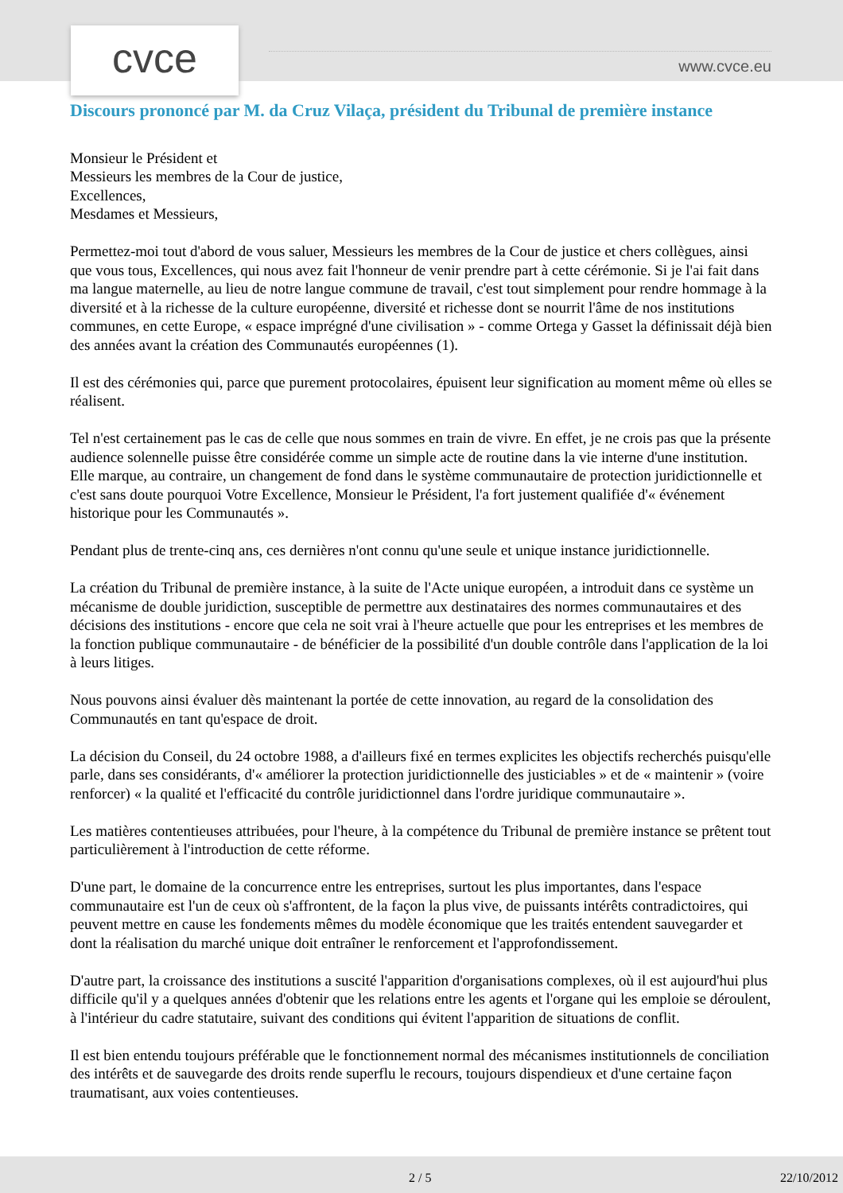cvce www.cvce.eu
Discours prononcé par M. da Cruz Vilaça, président du Tribunal de première instance
Monsieur le Président et
Messieurs les membres de la Cour de justice,
Excellences,
Mesdames et Messieurs,
Permettez-moi tout d'abord de vous saluer, Messieurs les membres de la Cour de justice et chers collègues, ainsi que vous tous, Excellences, qui nous avez fait l'honneur de venir prendre part à cette cérémonie. Si je l'ai fait dans ma langue maternelle, au lieu de notre langue commune de travail, c'est tout simplement pour rendre hommage à la diversité et à la richesse de la culture européenne, diversité et richesse dont se nourrit l'âme de nos institutions communes, en cette Europe, « espace imprégné d'une civilisation » - comme Ortega y Gasset la définissait déjà bien des années avant la création des Communautés européennes (1).
Il est des cérémonies qui, parce que purement protocolaires, épuisent leur signification au moment même où elles se réalisent.
Tel n'est certainement pas le cas de celle que nous sommes en train de vivre. En effet, je ne crois pas que la présente audience solennelle puisse être considérée comme un simple acte de routine dans la vie interne d'une institution. Elle marque, au contraire, un changement de fond dans le système communautaire de protection juridictionnelle et c'est sans doute pourquoi Votre Excellence, Monsieur le Président, l'a fort justement qualifiée d'« événement historique pour les Communautés ».
Pendant plus de trente-cinq ans, ces dernières n'ont connu qu'une seule et unique instance juridictionnelle.
La création du Tribunal de première instance, à la suite de l'Acte unique européen, a introduit dans ce système un mécanisme de double juridiction, susceptible de permettre aux destinataires des normes communautaires et des décisions des institutions - encore que cela ne soit vrai à l'heure actuelle que pour les entreprises et les membres de la fonction publique communautaire - de bénéficier de la possibilité d'un double contrôle dans l'application de la loi à leurs litiges.
Nous pouvons ainsi évaluer dès maintenant la portée de cette innovation, au regard de la consolidation des Communautés en tant qu'espace de droit.
La décision du Conseil, du 24 octobre 1988, a d'ailleurs fixé en termes explicites les objectifs recherchés puisqu'elle parle, dans ses considérants, d'« améliorer la protection juridictionnelle des justiciables » et de « maintenir » (voire renforcer) « la qualité et l'efficacité du contrôle juridictionnel dans l'ordre juridique communautaire ».
Les matières contentieuses attribuées, pour l'heure, à la compétence du Tribunal de première instance se prêtent tout particulièrement à l'introduction de cette réforme.
D'une part, le domaine de la concurrence entre les entreprises, surtout les plus importantes, dans l'espace communautaire est l'un de ceux où s'affrontent, de la façon la plus vive, de puissants intérêts contradictoires, qui peuvent mettre en cause les fondements mêmes du modèle économique que les traités entendent sauvegarder et dont la réalisation du marché unique doit entraîner le renforcement et l'approfondissement.
D'autre part, la croissance des institutions a suscité l'apparition d'organisations complexes, où il est aujourd'hui plus difficile qu'il y a quelques années d'obtenir que les relations entre les agents et l'organe qui les emploie se déroulent, à l'intérieur du cadre statutaire, suivant des conditions qui évitent l'apparition de situations de conflit.
Il est bien entendu toujours préférable que le fonctionnement normal des mécanismes institutionnels de conciliation des intérêts et de sauvegarde des droits rende superflu le recours, toujours dispendieux et d'une certaine façon traumatisant, aux voies contentieuses.
2 / 5 22/10/2012